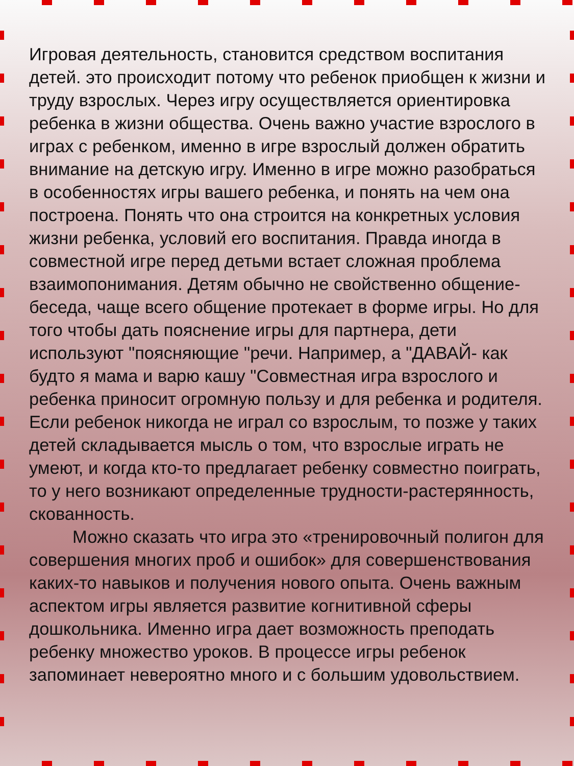Игровая деятельность, становится средством воспитания детей. это происходит потому что ребенок приобщен к жизни и труду взрослых. Через игру осуществляется ориентировка ребенка в жизни общества. Очень важно участие взрослого в играх с ребенком, именно в игре взрослый должен обратить внимание на детскую игру. Именно в игре можно разобраться в особенностях игры вашего ребенка, и понять на чем она построена. Понять что она строится на конкретных условия жизни ребенка, условий его воспитания. Правда иногда в совместной игре перед детьми встает сложная проблема взаимопонимания. Детям обычно не свойственно общение-беседа, чаще всего общение протекает в форме игры. Но для того чтобы дать пояснение игры для партнера, дети используют "поясняющие "речи. Например, а "ДАВАЙ- как будто я мама и варю кашу "Совместная игра взрослого и ребенка приносит огромную пользу и для ребенка и родителя. Если ребенок никогда не играл со взрослым, то позже у таких детей складывается мысль о том, что взрослые играть не умеют, и когда кто-то предлагает ребенку совместно поиграть, то у него возникают определенные трудности-растерянность, скованность.
Можно сказать что игра это «тренировочный полигон для совершения многих проб и ошибок» для совершенствования каких-то навыков и получения нового опыта. Очень важным аспектом игры является развитие когнитивной сферы дошкольника. Именно игра дает возможность преподать ребенку множество уроков. В процессе игры ребенок запоминает невероятно много и с большим удовольствием.